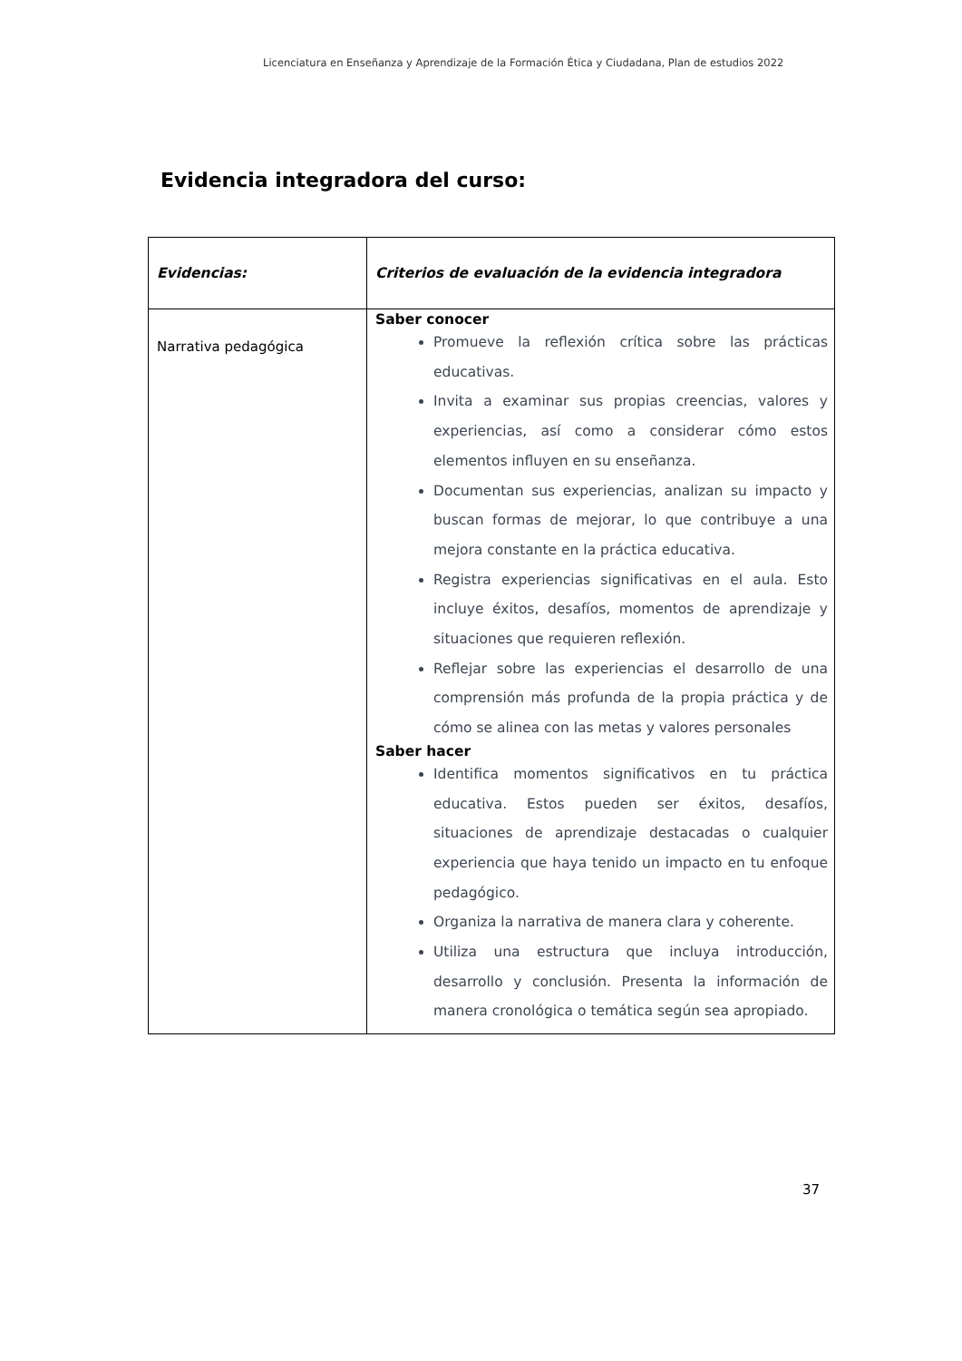Licenciatura en Enseñanza y Aprendizaje de la Formación Ética y Ciudadana, Plan de estudios 2022
Evidencia integradora del curso:
| Evidencias: | Criterios de evaluación de la evidencia integradora |
| --- | --- |
| Narrativa pedagógica | Saber conocer Promueve la reflexión crítica sobre las prácticas educativas. Invita a examinar sus propias creencias, valores y experiencias, así como a considerar cómo estos elementos influyen en su enseñanza. Documentan sus experiencias, analizan su impacto y buscan formas de mejorar, lo que contribuye a una mejora constante en la práctica educativa. Registra experiencias significativas en el aula. Esto incluye éxitos, desafíos, momentos de aprendizaje y situaciones que requieren reflexión. Reflejar sobre las experiencias el desarrollo de una comprensión más profunda de la propia práctica y de cómo se alinea con las metas y valores personales Saber hacer Identifica momentos significativos en tu práctica educativa. Estos pueden ser éxitos, desafíos, situaciones de aprendizaje destacadas o cualquier experiencia que haya tenido un impacto en tu enfoque pedagógico. Organiza la narrativa de manera clara y coherente. Utiliza una estructura que incluya introducción, desarrollo y conclusión. Presenta la información de manera cronológica o temática según sea apropiado. |
37